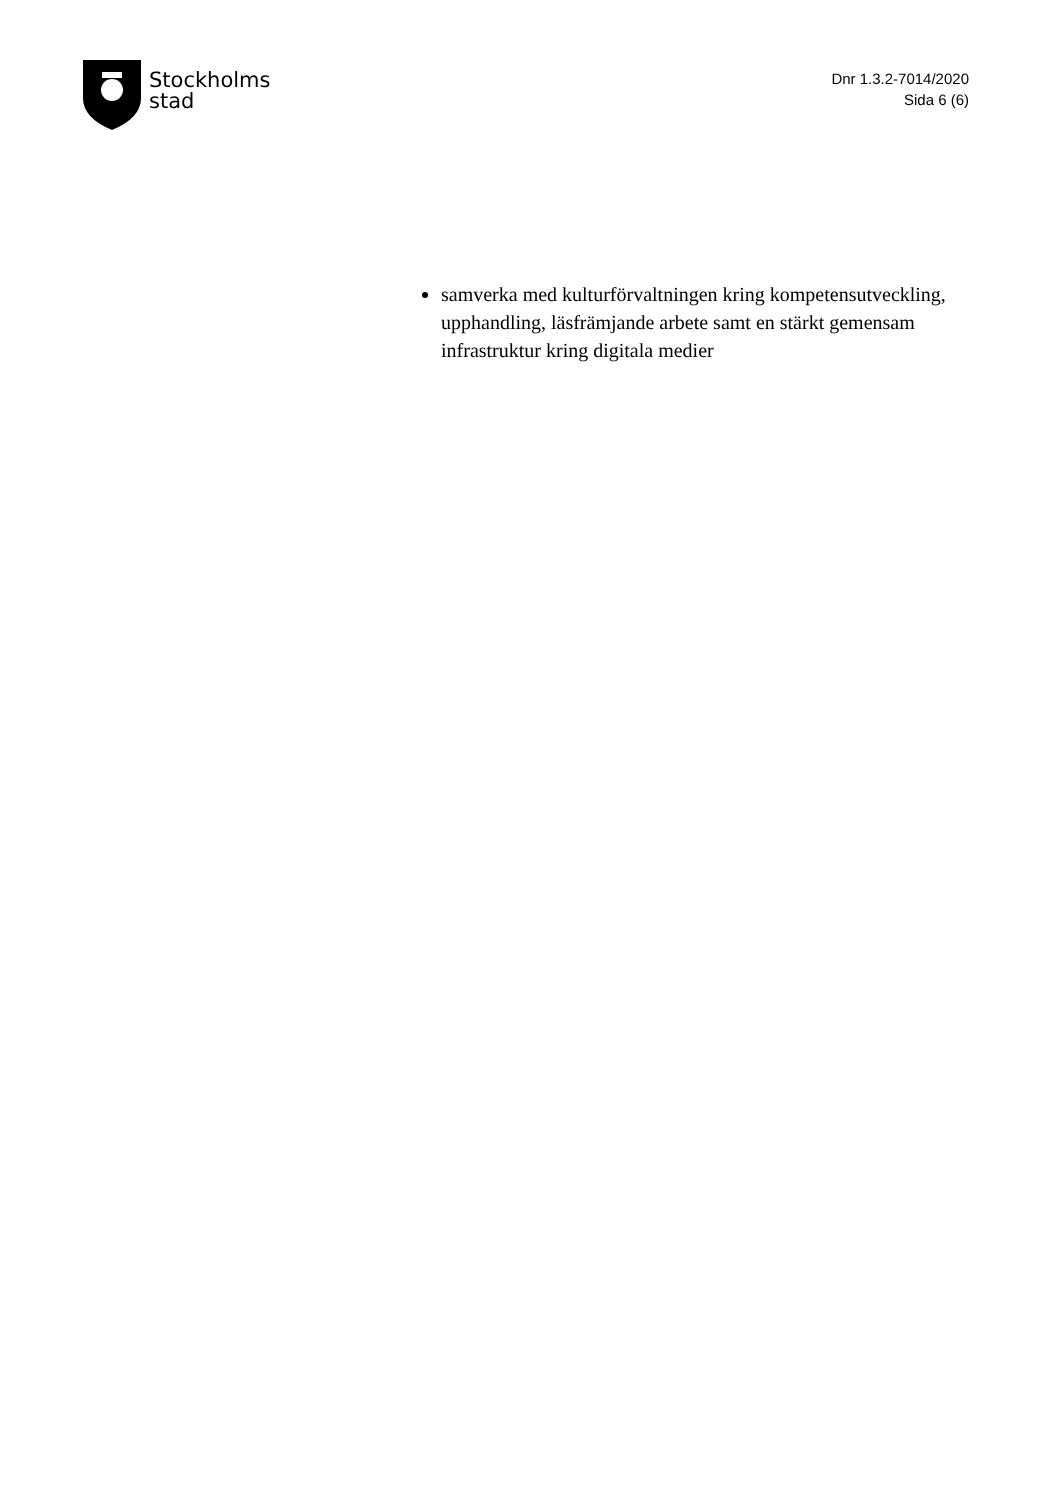Stockholms
stad
Dnr 1.3.2-7014/2020
Sida 6 (6)
samverka med kulturförvaltningen kring kompetensutveckling, upphandling, läsfrämjande arbete samt en stärkt gemensam infrastruktur kring digitala medier